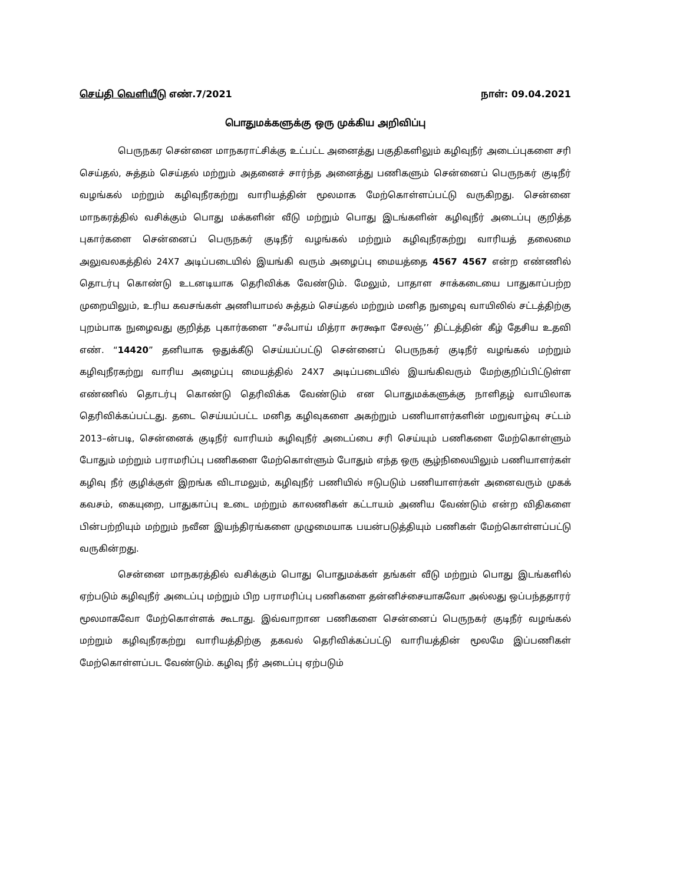செய்தி வெளியீடு எண்.7/2021 நாள்: 09.04.2021
பொதுமக்களுக்கு ஒரு முக்கிய அறிவிப்பு
பெருநகர சென்னை மாநகராட்சிக்கு உட்பட்ட அனைத்து பகுதிகளிலும் கழிவுநீர் அடைப்புகளை சரி செய்தல், சுத்தம் செய்தல் மற்றும் அதனைச் சார்ந்த அனைத்து பணிகளும் சென்னைப் பெருநகர் குடிநீர் வழங்கல் மற்றும் கழிவுநீரகற்று வாரியத்தின் மூலமாக மேற்கொள்ளப்பட்டு வருகிறது. சென்னை மாநகரத்தில் வசிக்கும் பொது மக்களின் வீடு மற்றும் பொது இடங்களின் கழிவுநீர் அடைப்பு குறித்த புகார்களை சென்னைப் பெருநகர் குடிநீர் வழங்கல் மற்றும் கழிவுநீரகற்று வாரியத் தலைமை அலுவலகத்தில் 24X7 அடிப்படையில் இயங்கி வரும் அழைப்பு மையத்தை 4567 4567 என்ற எண்ணில் தொடர்பு கொண்டு உடனடியாக தெரிவிக்க வேண்டும். மேலும், பாதாள சாக்கடையை பாதுகாப்பற்ற முறையிலும், உரிய கவசங்கள் அணியாமல் சுத்தம் செய்தல் மற்றும் மனித நுழைவு வாயிலில் சட்டத்திற்கு புறம்பாக நுழைவது குறித்த புகார்களை “சஃபாய் மித்ரா சுரக்ஷா சேலஞ்’’ திட்டத்தின் கீழ் தேசிய உதவி எண். “14420” தனியாக ஒதுக்கீடு செய்யப்பட்டு சென்னைப் பெருநகர் குடிநீர் வழங்கல் மற்றும் கழிவுநீரகற்று வாரிய அழைப்பு மையத்தில் 24X7 அடிப்படையில் இயங்கிவரும் மேற்குறிப்பிட்டுள்ள எண்ணில் தொடர்பு கொண்டு தெரிவிக்க வேண்டும் என பொதுமக்களுக்கு நாளிதழ் வாயிலாக தெரிவிக்கப்பட்டது. தடை செய்யப்பட்ட மனித கழிவுகளை அகற்றும் பணியாளர்களின் மறுவாழ்வு சட்டம் 2013–ன்படி, சென்னைக் குடிநீர் வாரியம் கழிவுநீர் அடைப்பை சரி செய்யும் பணிகளை மேற்கொள்ளும் போதும் மற்றும் பராமரிப்பு பணிகளை மேற்கொள்ளும் போதும் எந்த ஒரு சூழ்நிலையிலும் பணியாளர்கள் கழிவு நீர் குழிக்குள் இறங்க விடாமலும், கழிவுநீர் பணியில் ஈடுபடும் பணியாளர்கள் அனைவரும் முகக் கவசம், கையுறை, பாதுகாப்பு உடை மற்றும் காலணிகள் கட்டாயம் அணிய வேண்டும் என்ற விதிகளை பின்பற்றியும் மற்றும் நவீன இயந்திரங்களை முழுமையாக பயன்படுத்தியும் பணிகள் மேற்கொள்ளப்பட்டு வருகின்றது.
சென்னை மாநகரத்தில் வசிக்கும் பொது பொதுமக்கள் தங்கள் வீடு மற்றும் பொது இடங்களில் ஏற்படும் கழிவுநீர் அடைப்பு மற்றும் பிற பராமரிப்பு பணிகளை தன்னிச்சையாகவோ அல்லது ஒப்பந்ததாரர் மூலமாகவோ மேற்கொள்ளக் கூடாது. இவ்வாறான பணிகளை சென்னைப் பெருநகர் குடிநீர் வழங்கல் மற்றும் கழிவுநீரகற்று வாரியத்திற்கு தகவல் தெரிவிக்கப்பட்டு வாரியத்தின் மூலமே இப்பணிகள் மேற்கொள்ளப்பட வேண்டும். கழிவு நீர் அடைப்பு ஏற்படும்